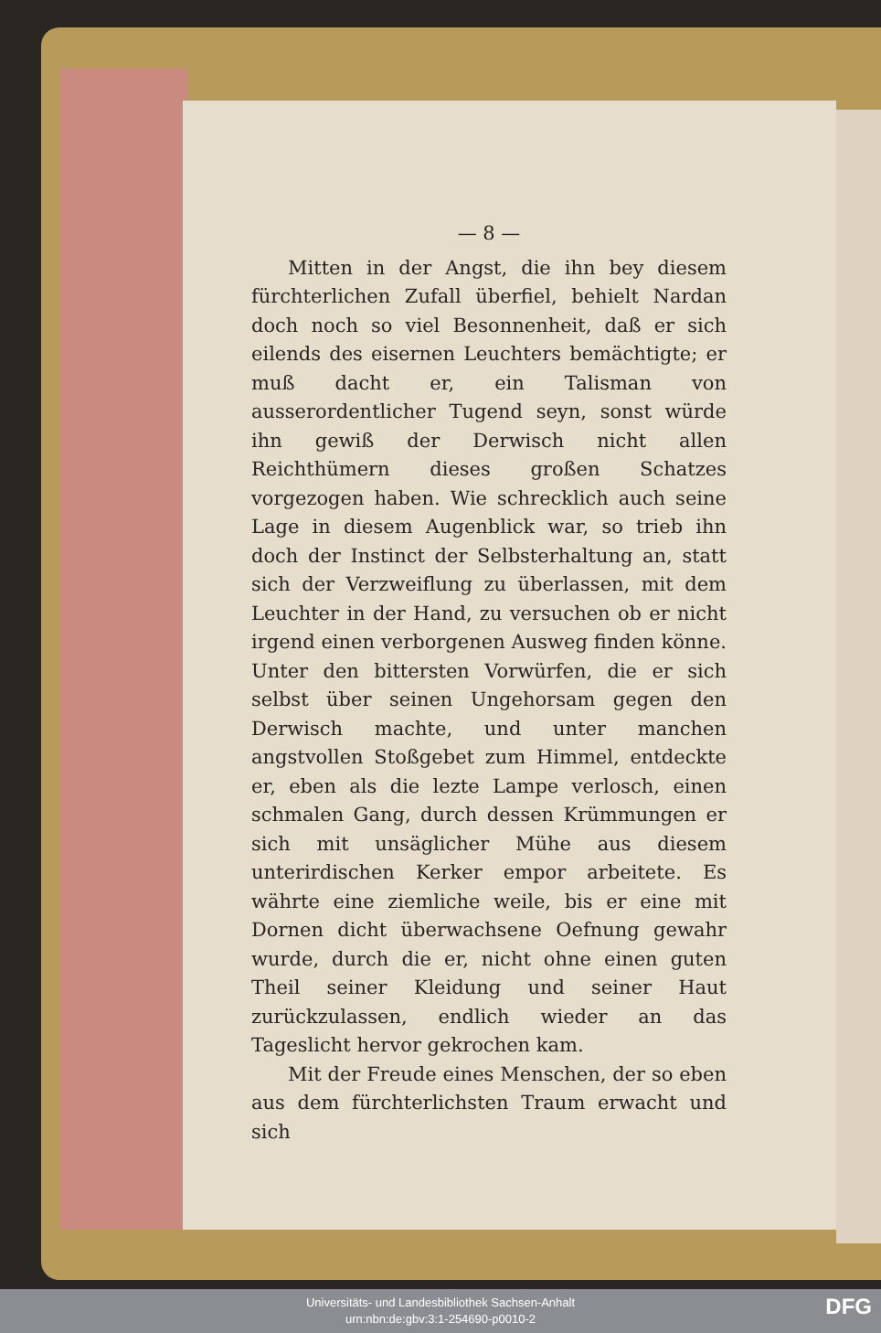— 8 —
Mitten in der Angst, die ihn bey diesem fürchterlichen Zufall überfiel, behielt Nardan doch noch so viel Besonnenheit, daß er sich eilends des eisernen Leuchters bemächtigte; er muß dacht er, ein Talisman von ausserordentlicher Tugend seyn, sonst würde ihn gewiß der Derwisch nicht allen Reichthümern dieses großen Schatzes vorgezogen haben. Wie schrecklich auch seine Lage in diesem Augenblick war, so trieb ihn doch der Instinct der Selbsterhaltung an, statt sich der Verzweiflung zu überlassen, mit dem Leuchter in der Hand, zu versuchen ob er nicht irgend einen verborgenen Ausweg finden könne. Unter den bittersten Vorwürfen, die er sich selbst über seinen Ungehorsam gegen den Derwisch machte, und unter manchen angstvollen Stoßgebet zum Himmel, entdeckte er, eben als die lezte Lampe verlosch, einen schmalen Gang, durch dessen Krümmungen er sich mit unsäglicher Mühe aus diesem unterirdischen Kerker empor arbeitete. Es währte eine ziemliche weile, bis er eine mit Dornen dicht überwachsene Oefnung gewahr wurde, durch die er, nicht ohne einen guten Theil seiner Kleidung und seiner Haut zurückzulassen, endlich wieder an das Tageslicht hervor gekrochen kam.
Mit der Freude eines Menschen, der so eben aus dem fürchterlichsten Traum erwacht und sich
Universitäts- und Landesbibliothek Sachsen-Anhalt
urn:nbn:de:gbv:3:1-254690-p0010-2
DFG